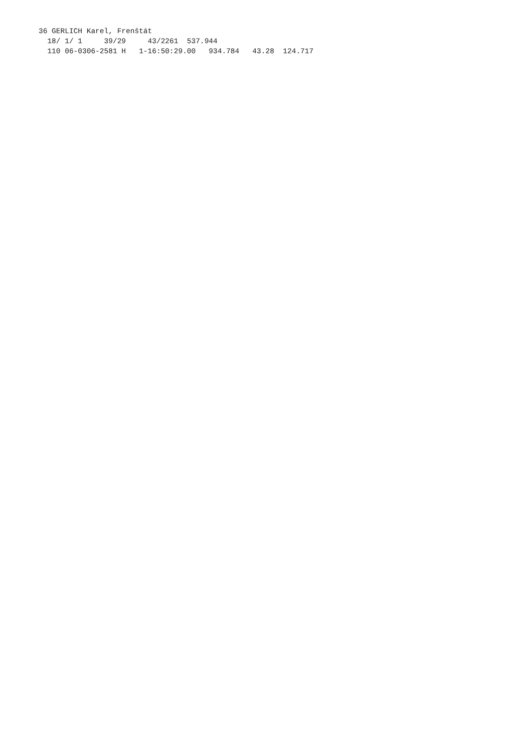36 GERLICH Karel, Frenštát
  18/ 1/ 1     39/29     43/2261  537.944
  110 06-0306-2581 H   1-16:50:29.00   934.784   43.28  124.717